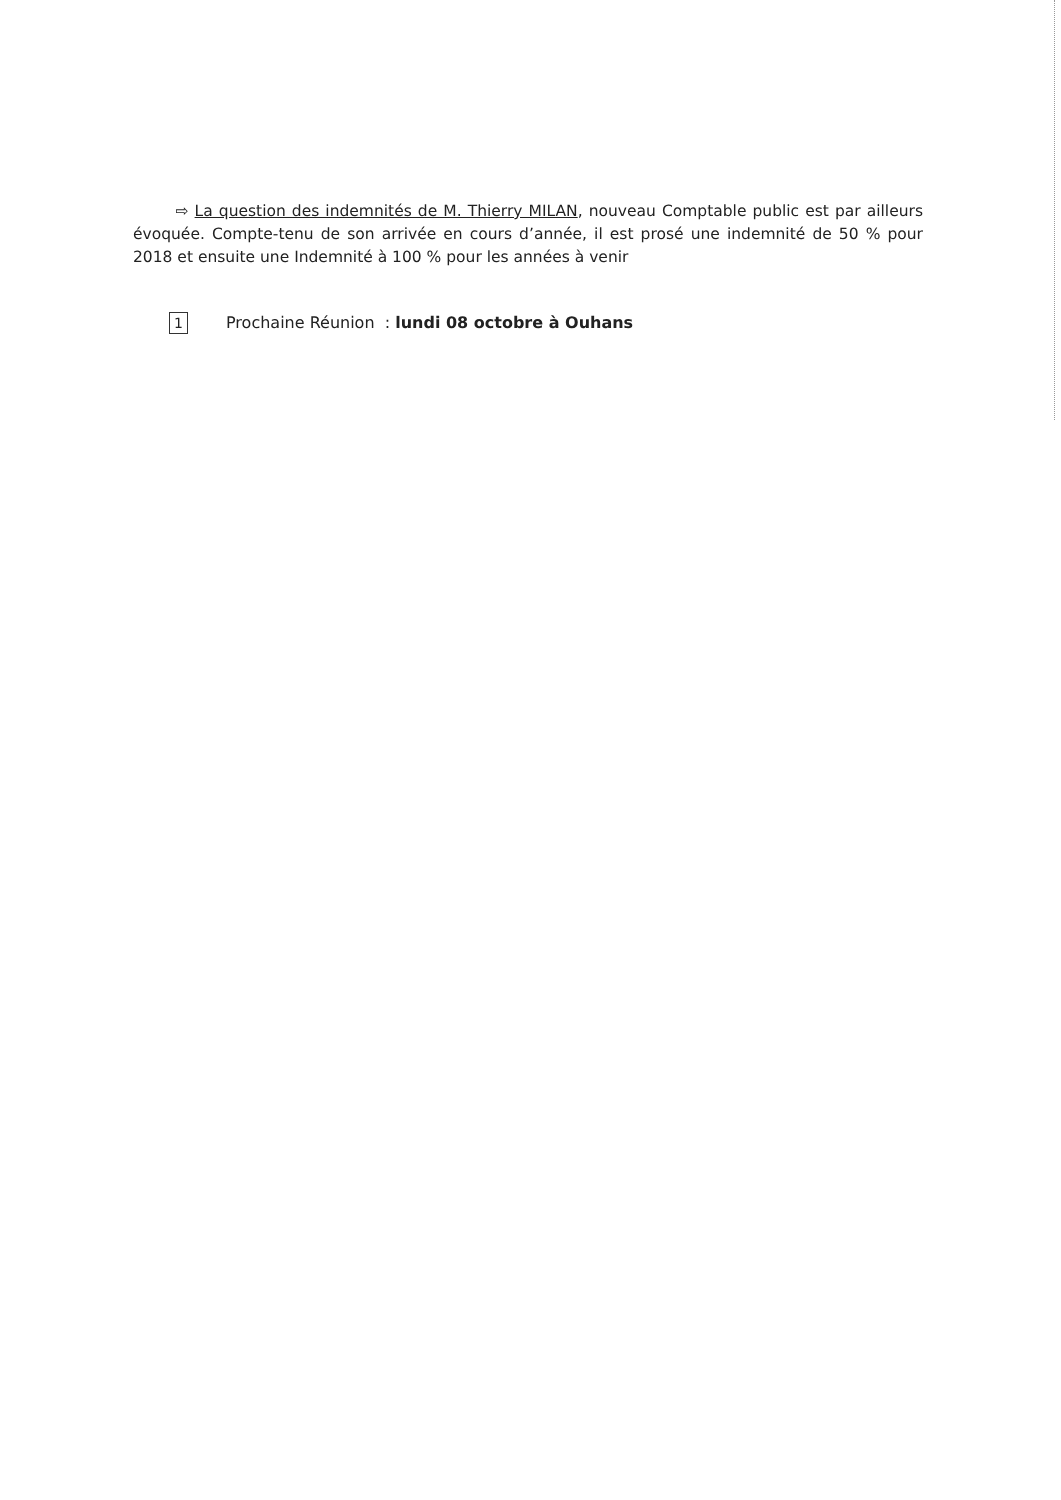⇨ La question des indemnités de M. Thierry MILAN, nouveau Comptable public est par ailleurs évoquée. Compte-tenu de son arrivée en cours d’année, il est prosé une indemnité de 50 % pour 2018 et ensuite une Indemnité à 100 % pour les années à venir
1 Prochaine Réunion : lundi 08 octobre à Ouhans